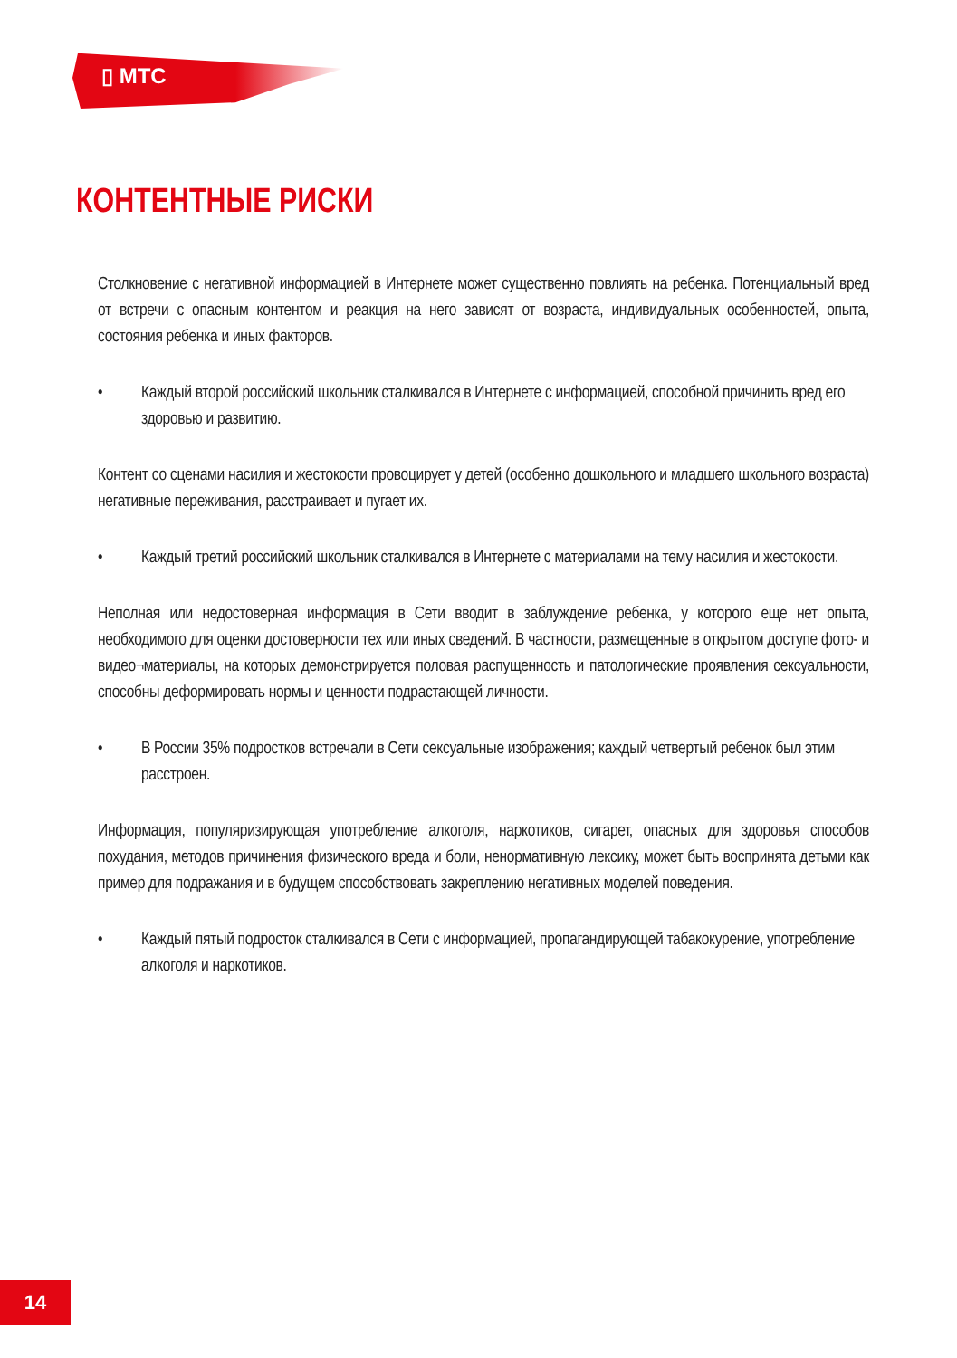▯ МТС
КОНТЕНТНЫЕ РИСКИ
Столкновение с негативной информацией в Интернете может существенно повлиять на ребенка. Потенциальный вред от встречи с опасным контентом и реакция на него зависят от возраста, индивидуальных особенностей, опыта, состояния ребенка и иных факторов.
• Каждый второй российский школьник сталкивался в Интернете с информацией, способной причинить вред его здоровью и развитию.
Контент со сценами насилия и жестокости провоцирует у детей (особенно дошкольного и младшего школьного возраста) негативные переживания, расстраивает и пугает их.
• Каждый третий российский школьник сталкивался в Интернете с материалами на тему насилия и жестокости.
Неполная или недостоверная информация в Сети вводит в заблуждение ребенка, у которого еще нет опыта, необходимого для оценки достоверности тех или иных сведений. В частности, размещенные в открытом доступе фото- и видео¬материалы, на которых демонстрируется половая распущенность и патологические проявления сексуальности, способны деформировать нормы и ценности подрастающей личности.
• В России 35% подростков встречали в Сети сексуальные изображения; каждый четвертый ребенок был этим расстроен.
Информация, популяризирующая употребление алкоголя, наркотиков, сигарет, опасных для здоровья способов похудания, методов причинения физического вреда и боли, ненормативную лексику, может быть воспринята детьми как пример для подражания и в будущем способствовать закреплению негативных моделей поведения.
• Каждый пятый подросток сталкивался в Сети с информацией, пропагандирующей табакокурение, употребление алкоголя и наркотиков.
14